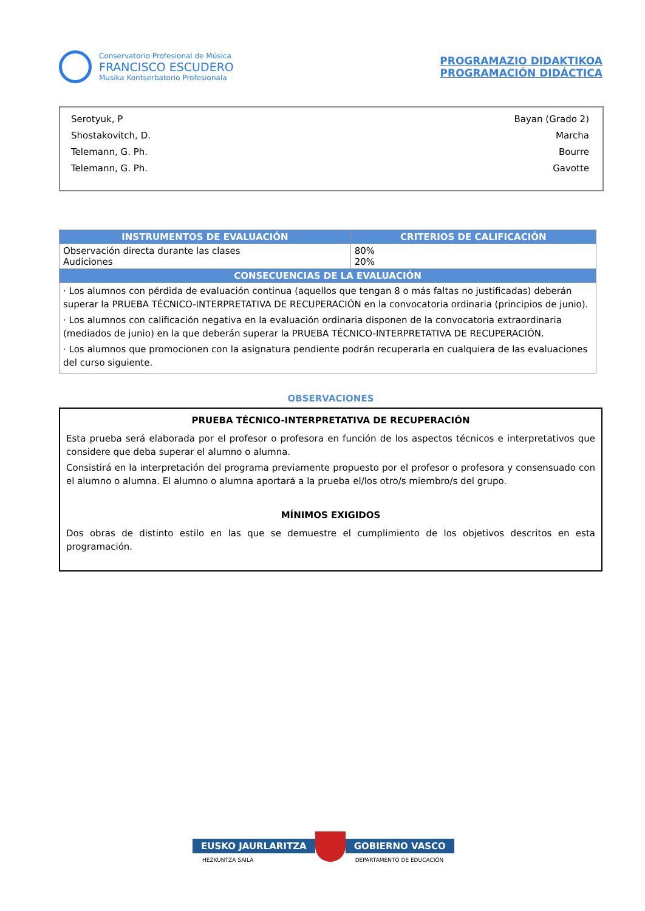Conservatorio Profesional de Música
FRANCISCO ESCUDERO
Musika Kontserbatorio Profesionala
PROGRAMAZIO DIDAKTIKOA
PROGRAMACIÓN DIDÁCTICA
Serotyuk, P Bayan (Grado 2)
Shostakovitch, D. Marcha
Telemann, G. Ph. Bourre
Telemann, G. Ph. Gavotte
| INSTRUMENTOS DE EVALUACIÓN | CRITERIOS DE CALIFICACIÓN |
| --- | --- |
| Observación directa durante las clases Audiciones | 80% 20% |
| CONSECUENCIAS DE LA EVALUACIÓN | |
| · Los alumnos con pérdida de evaluación continua (aquellos que tengan 8 o más faltas no justificadas) deberán superar la PRUEBA TÉCNICO-INTERPRETATIVA DE RECUPERACIÓN en la convocatoria ordinaria (principios de junio). · Los alumnos con calificación negativa en la evaluación ordinaria disponen de la convocatoria extraordinaria (mediados de junio) en la que deberán superar la PRUEBA TÉCNICO-INTERPRETATIVA DE RECUPERACIÓN. · Los alumnos que promocionen con la asignatura pendiente podrán recuperarla en cualquiera de las evaluaciones del curso siguiente. | |
OBSERVACIONES
PRUEBA TÉCNICO-INTERPRETATIVA DE RECUPERACIÓN
Esta prueba será elaborada por el profesor o profesora en función de los aspectos técnicos e interpretativos que considere que deba superar el alumno o alumna.
Consistirá en la interpretación del programa previamente propuesto por el profesor o profesora y consensuado con el alumno o alumna. El alumno o alumna aportará a la prueba el/los otro/s miembro/s del grupo.
MÍNIMOS EXIGIDOS
Dos obras de distinto estilo en las que se demuestre el cumplimiento de los objetivos descritos en esta programación.
EUSKO JAURLARITZA
HEZKUNTZA SAILA
GOBIERNO VASCO
DEPARTAMENTO DE EDUCACIÓN